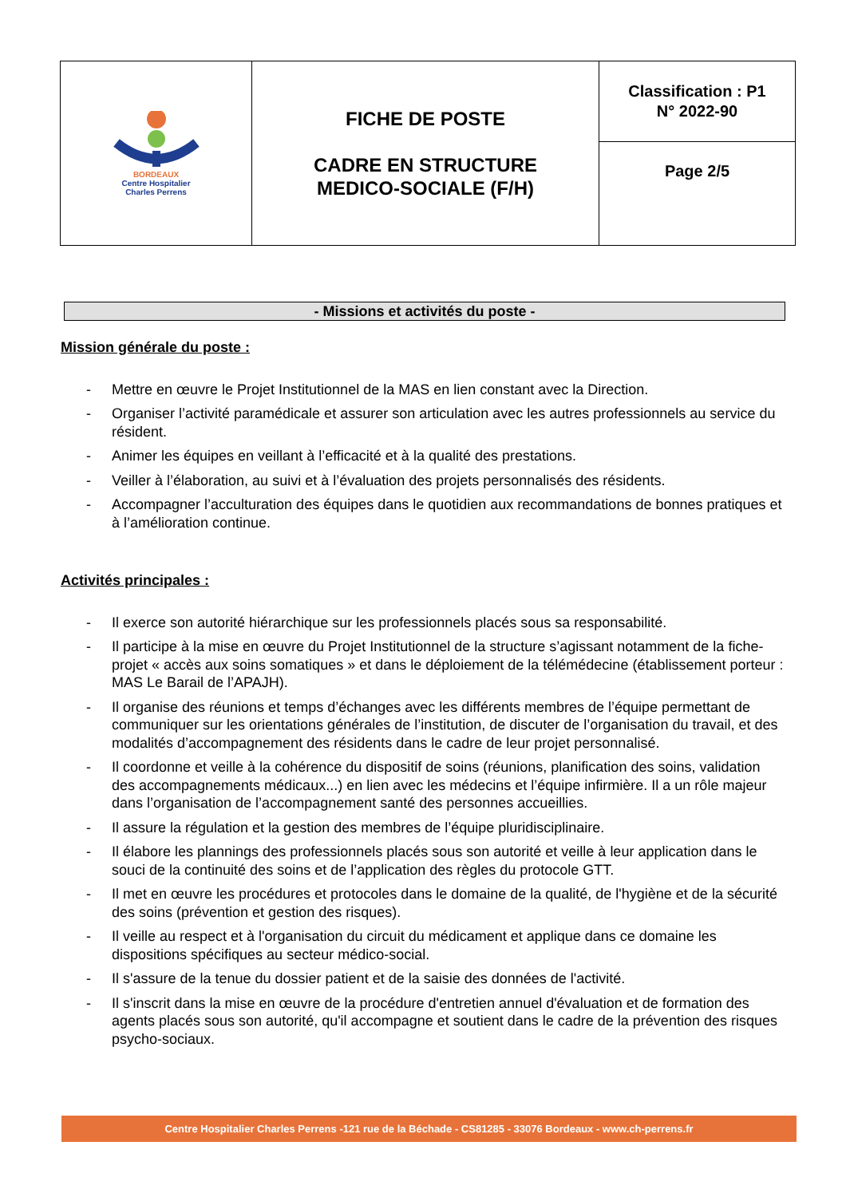| BORDEAUX Centre Hospitalier Charles Perrens | FICHE DE POSTE CADRE EN STRUCTURE MEDICO-SOCIALE (F/H) | Classification : P1 N° 2022-90 |
| | | Page 2/5 |
- Missions et activités du poste -
Mission générale du poste :
- Mettre en œuvre le Projet Institutionnel de la MAS en lien constant avec la Direction.
- Organiser l’activité paramédicale et assurer son articulation avec les autres professionnels au service du résident.
- Animer les équipes en veillant à l’efficacité et à la qualité des prestations.
- Veiller à l’élaboration, au suivi et à l’évaluation des projets personnalisés des résidents.
- Accompagner l’acculturation des équipes dans le quotidien aux recommandations de bonnes pratiques et à l’amélioration continue.
Activités principales :
- Il exerce son autorité hiérarchique sur les professionnels placés sous sa responsabilité.
- Il participe à la mise en œuvre du Projet Institutionnel de la structure s’agissant notamment de la fiche-projet « accès aux soins somatiques » et dans le déploiement de la télémédecine (établissement porteur : MAS Le Barail de l’APAJH).
- Il organise des réunions et temps d’échanges avec les différents membres de l’équipe permettant de communiquer sur les orientations générales de l’institution, de discuter de l’organisation du travail, et des modalités d’accompagnement des résidents dans le cadre de leur projet personnalisé.
- Il coordonne et veille à la cohérence du dispositif de soins (réunions, planification des soins, validation des accompagnements médicaux...) en lien avec les médecins et l’équipe infirmière. Il a un rôle majeur dans l’organisation de l’accompagnement santé des personnes accueillies.
- Il assure la régulation et la gestion des membres de l’équipe pluridisciplinaire.
- Il élabore les plannings des professionnels placés sous son autorité et veille à leur application dans le souci de la continuité des soins et de l’application des règles du protocole GTT.
- Il met en œuvre les procédures et protocoles dans le domaine de la qualité, de l'hygiène et de la sécurité des soins (prévention et gestion des risques).
- Il veille au respect et à l'organisation du circuit du médicament et applique dans ce domaine les dispositions spécifiques au secteur médico-social.
- Il s'assure de la tenue du dossier patient et de la saisie des données de l'activité.
- Il s'inscrit dans la mise en œuvre de la procédure d'entretien annuel d'évaluation et de formation des agents placés sous son autorité, qu'il accompagne et soutient dans le cadre de la prévention des risques psycho-sociaux.
Centre Hospitalier Charles Perrens -121 rue de la Béchade - CS81285 - 33076 Bordeaux - www.ch-perrens.fr